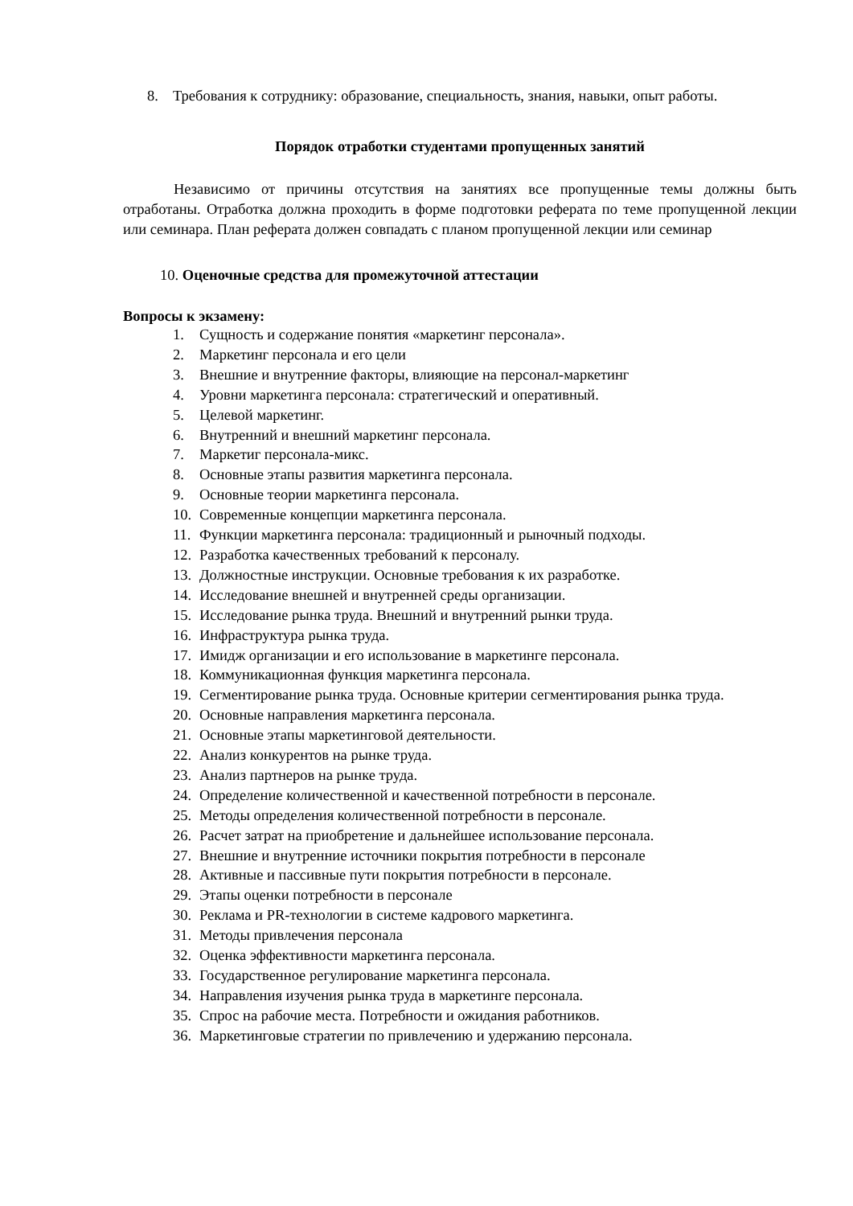8. Требования к сотруднику: образование, специальность, знания, навыки, опыт работы.
Порядок отработки студентами пропущенных занятий
Независимо от причины отсутствия на занятиях все пропущенные темы должны быть отработаны. Отработка должна проходить в форме подготовки реферата по теме пропущенной лекции или семинара. План реферата должен совпадать с планом пропущенной лекции или семинар
10. Оценочные средства для промежуточной аттестации
Вопросы к экзамену:
1. Сущность и содержание понятия «маркетинг персонала».
2. Маркетинг персонала и его цели
3. Внешние и внутренние факторы, влияющие на персонал-маркетинг
4. Уровни маркетинга персонала: стратегический и оперативный.
5. Целевой маркетинг.
6. Внутренний и внешний маркетинг персонала.
7. Маркетиг персонала-микс.
8. Основные этапы развития маркетинга персонала.
9. Основные теории маркетинга персонала.
10. Современные концепции маркетинга персонала.
11. Функции маркетинга персонала: традиционный и рыночный подходы.
12. Разработка качественных требований к персоналу.
13. Должностные инструкции. Основные требования к их разработке.
14. Исследование внешней и внутренней среды организации.
15. Исследование рынка труда. Внешний и внутренний рынки труда.
16. Инфраструктура рынка труда.
17. Имидж организации и его использование в маркетинге персонала.
18. Коммуникационная функция маркетинга персонала.
19. Сегментирование рынка труда. Основные критерии сегментирования рынка труда.
20. Основные направления маркетинга персонала.
21. Основные этапы маркетинговой деятельности.
22. Анализ конкурентов на рынке труда.
23. Анализ партнеров на рынке труда.
24. Определение количественной и качественной потребности в персонале.
25. Методы определения количественной потребности в персонале.
26. Расчет затрат на приобретение и дальнейшее использование персонала.
27. Внешние и внутренние источники покрытия потребности в персонале
28. Активные и пассивные пути покрытия потребности в персонале.
29. Этапы оценки потребности в персонале
30. Реклама и PR-технологии в системе кадрового маркетинга.
31. Методы привлечения персонала
32. Оценка эффективности маркетинга персонала.
33. Государственное регулирование маркетинга персонала.
34. Направления изучения рынка труда в маркетинге персонала.
35. Спрос на рабочие места. Потребности и ожидания работников.
36. Маркетинговые стратегии по привлечению и удержанию персонала.